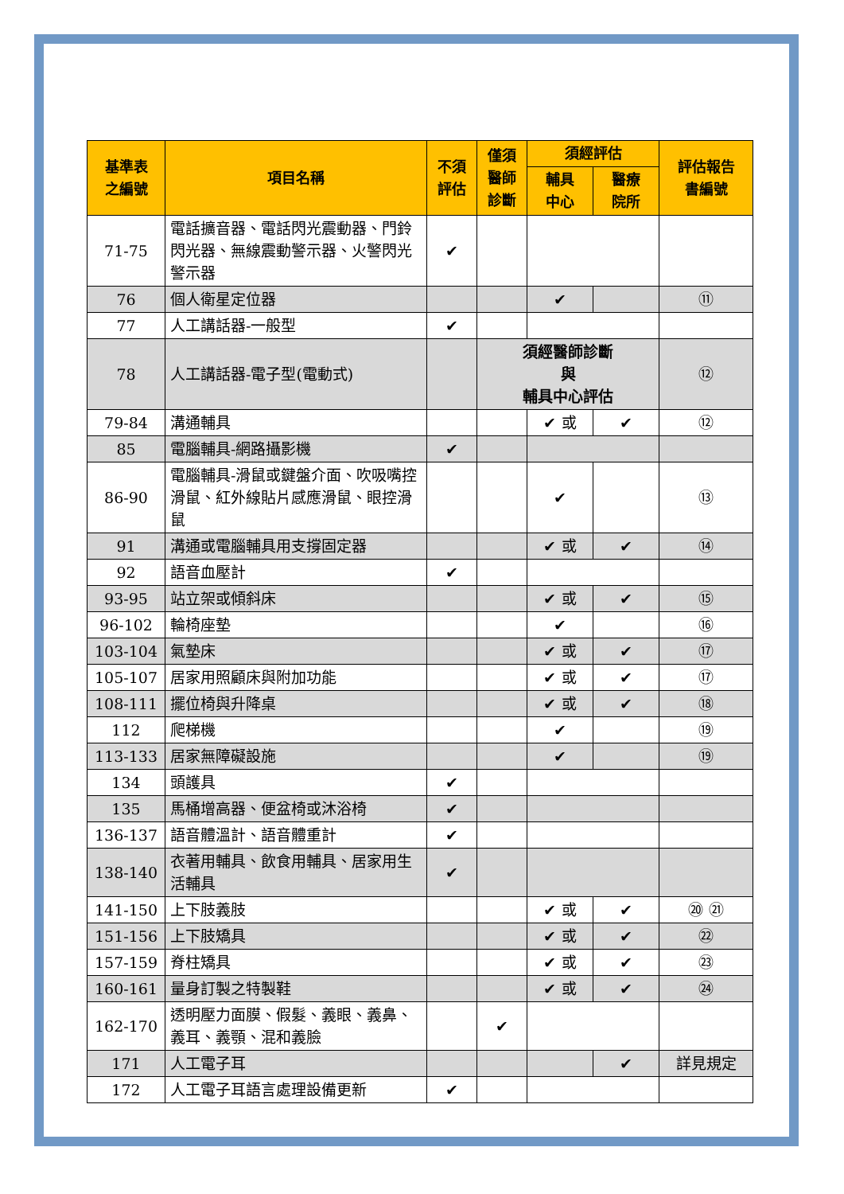| 基準表 之編號 | 項目名稱 | 不須 評估 | 僅須 醫師 診斷 | 須經評估 | | 評估報告 書編號 |
| --- | --- | --- | --- | --- | --- | --- |
| | | | | 輔具 中心 | 醫療 院所 | |
| 71-75 | 電話擴音器、電話閃光震動器、門鈴閃光器、無線震動警示器、火警閃光警示器 | ✔ | | | | |
| 76 | 個人衛星定位器 | | | ✔ | | ⑪ |
| 77 | 人工講話器-一般型 | ✔ | | | | |
| 78 | 人工講話器-電子型(電動式) | | 須經醫師診斷 與 輔具中心評估 | | | ⑫ |
| 79-84 | 溝通輔具 | | | ✔ 或 | ✔ | ⑫ |
| 85 | 電腦輔具-網路攝影機 | ✔ | | | | |
| 86-90 | 電腦輔具-滑鼠或鍵盤介面、吹吸嘴控滑鼠、紅外線貼片感應滑鼠、眼控滑鼠 | | | ✔ | | ⑬ |
| 91 | 溝通或電腦輔具用支撐固定器 | | | ✔ 或 | ✔ | ⑭ |
| 92 | 語音血壓計 | ✔ | | | | |
| 93-95 | 站立架或傾斜床 | | | ✔ 或 | ✔ | ⑮ |
| 96-102 | 輪椅座墊 | | | ✔ | | ⑯ |
| 103-104 | 氣墊床 | | | ✔ 或 | ✔ | ⑰ |
| 105-107 | 居家用照顧床與附加功能 | | | ✔ 或 | ✔ | ⑰ |
| 108-111 | 擺位椅與升降桌 | | | ✔ 或 | ✔ | ⑱ |
| 112 | 爬梯機 | | | ✔ | | ⑲ |
| 113-133 | 居家無障礙設施 | | | ✔ | | ⑲ |
| 134 | 頭護具 | ✔ | | | | |
| 135 | 馬桶增高器、便盆椅或沐浴椅 | ✔ | | | | |
| 136-137 | 語音體溫計、語音體重計 | ✔ | | | | |
| 138-140 | 衣著用輔具、飲食用輔具、居家用生活輔具 | ✔ | | | | |
| 141-150 | 上下肢義肢 | | | ✔ 或 | ✔ | ⑳ ㉑ |
| 151-156 | 上下肢矯具 | | | ✔ 或 | ✔ | ㉒ |
| 157-159 | 脊柱矯具 | | | ✔ 或 | ✔ | ㉓ |
| 160-161 | 量身訂製之特製鞋 | | | ✔ 或 | ✔ | ㉔ |
| 162-170 | 透明壓力面膜、假髮、義眼、義鼻、義耳、義顎、混和義臉 | | ✔ | | | |
| 171 | 人工電子耳 | | | | ✔ | 詳見規定 |
| 172 | 人工電子耳語言處理設備更新 | ✔ | | | | |